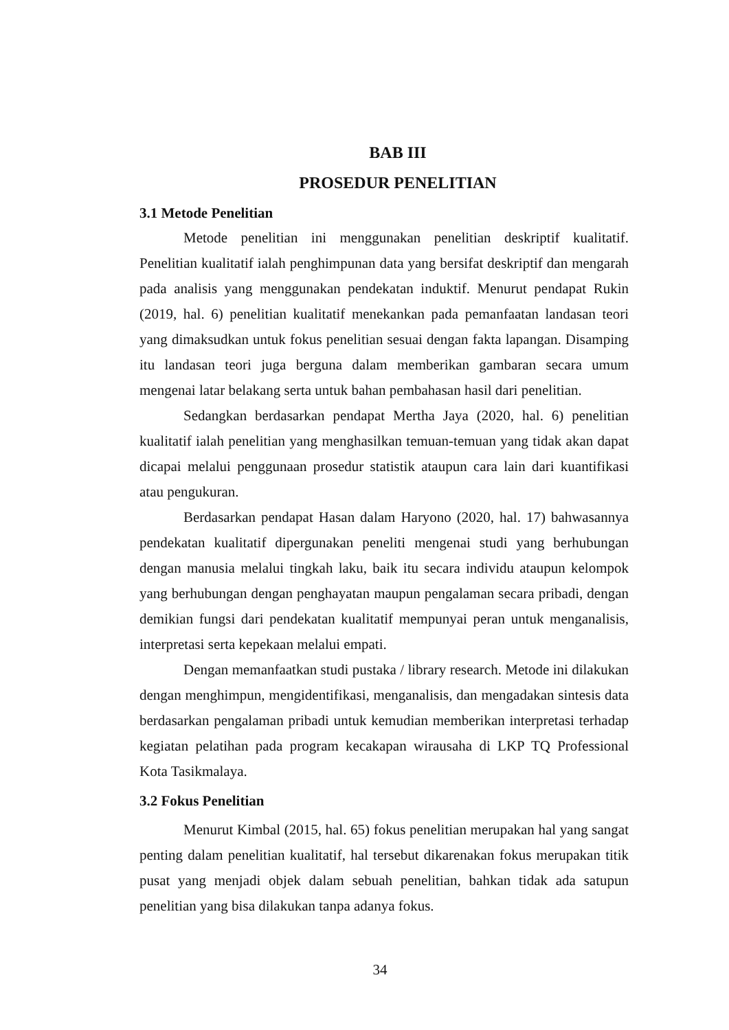BAB III
PROSEDUR PENELITIAN
3.1 Metode Penelitian
Metode penelitian ini menggunakan penelitian deskriptif kualitatif. Penelitian kualitatif ialah penghimpunan data yang bersifat deskriptif dan mengarah pada analisis yang menggunakan pendekatan induktif. Menurut pendapat Rukin (2019, hal. 6) penelitian kualitatif menekankan pada pemanfaatan landasan teori yang dimaksudkan untuk fokus penelitian sesuai dengan fakta lapangan. Disamping itu landasan teori juga berguna dalam memberikan gambaran secara umum mengenai latar belakang serta untuk bahan pembahasan hasil dari penelitian.
Sedangkan berdasarkan pendapat Mertha Jaya (2020, hal. 6) penelitian kualitatif ialah penelitian yang menghasilkan temuan-temuan yang tidak akan dapat dicapai melalui penggunaan prosedur statistik ataupun cara lain dari kuantifikasi atau pengukuran.
Berdasarkan pendapat Hasan dalam Haryono (2020, hal. 17) bahwasannya pendekatan kualitatif dipergunakan peneliti mengenai studi yang berhubungan dengan manusia melalui tingkah laku, baik itu secara individu ataupun kelompok yang berhubungan dengan penghayatan maupun pengalaman secara pribadi, dengan demikian fungsi dari pendekatan kualitatif mempunyai peran untuk menganalisis, interpretasi serta kepekaan melalui empati.
Dengan memanfaatkan studi pustaka / library research. Metode ini dilakukan dengan menghimpun, mengidentifikasi, menganalisis, dan mengadakan sintesis data berdasarkan pengalaman pribadi untuk kemudian memberikan interpretasi terhadap kegiatan pelatihan pada program kecakapan wirausaha di LKP TQ Professional Kota Tasikmalaya.
3.2 Fokus Penelitian
Menurut Kimbal (2015, hal. 65) fokus penelitian merupakan hal yang sangat penting dalam penelitian kualitatif, hal tersebut dikarenakan fokus merupakan titik pusat yang menjadi objek dalam sebuah penelitian, bahkan tidak ada satupun penelitian yang bisa dilakukan tanpa adanya fokus.
34